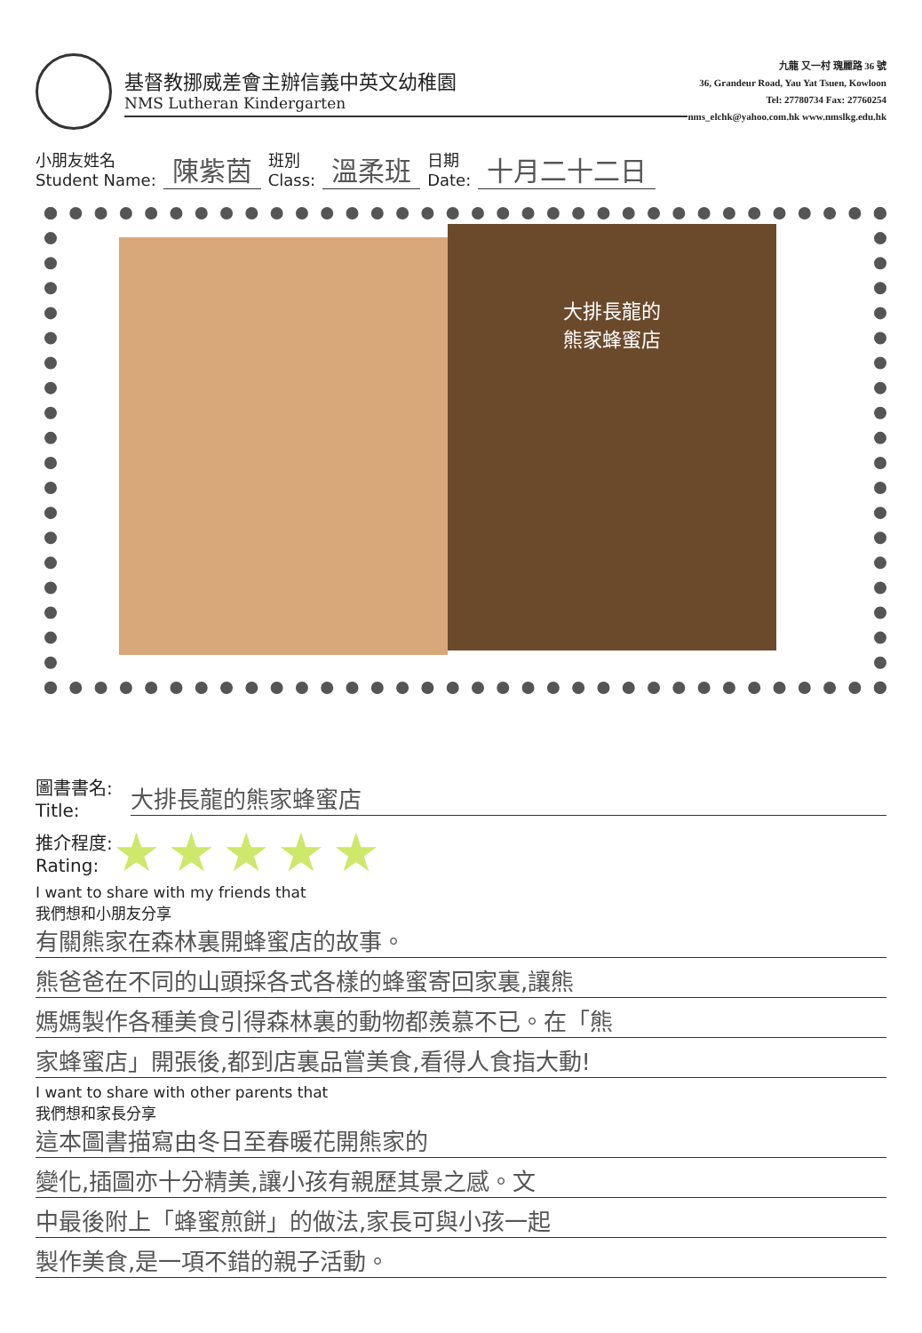基督教挪威差會主辦信義中英文幼稚園
NMS Lutheran Kindergarten
九龍 又一村 瑰麗路 36 號
36, Grandeur Road, Yau Yat Tsuen, Kowloon
Tel: 27780734 Fax: 27760254
nms_elchk@yahoo.com.hk www.nmslkg.edu.hk
小朋友姓名
Student Name: 陳紫茵 班別
Class: 溫柔班 日期
Date: 十月二十二日
大排長龍的
熊家蜂蜜店
圖書書名:
Title:
大排長龍的熊家蜂蜜店
推介程度:
Rating: ★★★★★
I want to share with my friends that
我們想和小朋友分享
有關熊家在森林裏開蜂蜜店的故事。
熊爸爸在不同的山頭採各式各樣的蜂蜜寄回家裏,讓熊
媽媽製作各種美食引得森林裏的動物都羨慕不已。在「熊
家蜂蜜店」開張後,都到店裏品嘗美食,看得人食指大動!
I want to share with other parents that
我們想和家長分享
這本圖書描寫由冬日至春暖花開熊家的
變化,插圖亦十分精美,讓小孩有親歷其景之感。文
中最後附上「蜂蜜煎餅」的做法,家長可與小孩一起
製作美食,是一項不錯的親子活動。